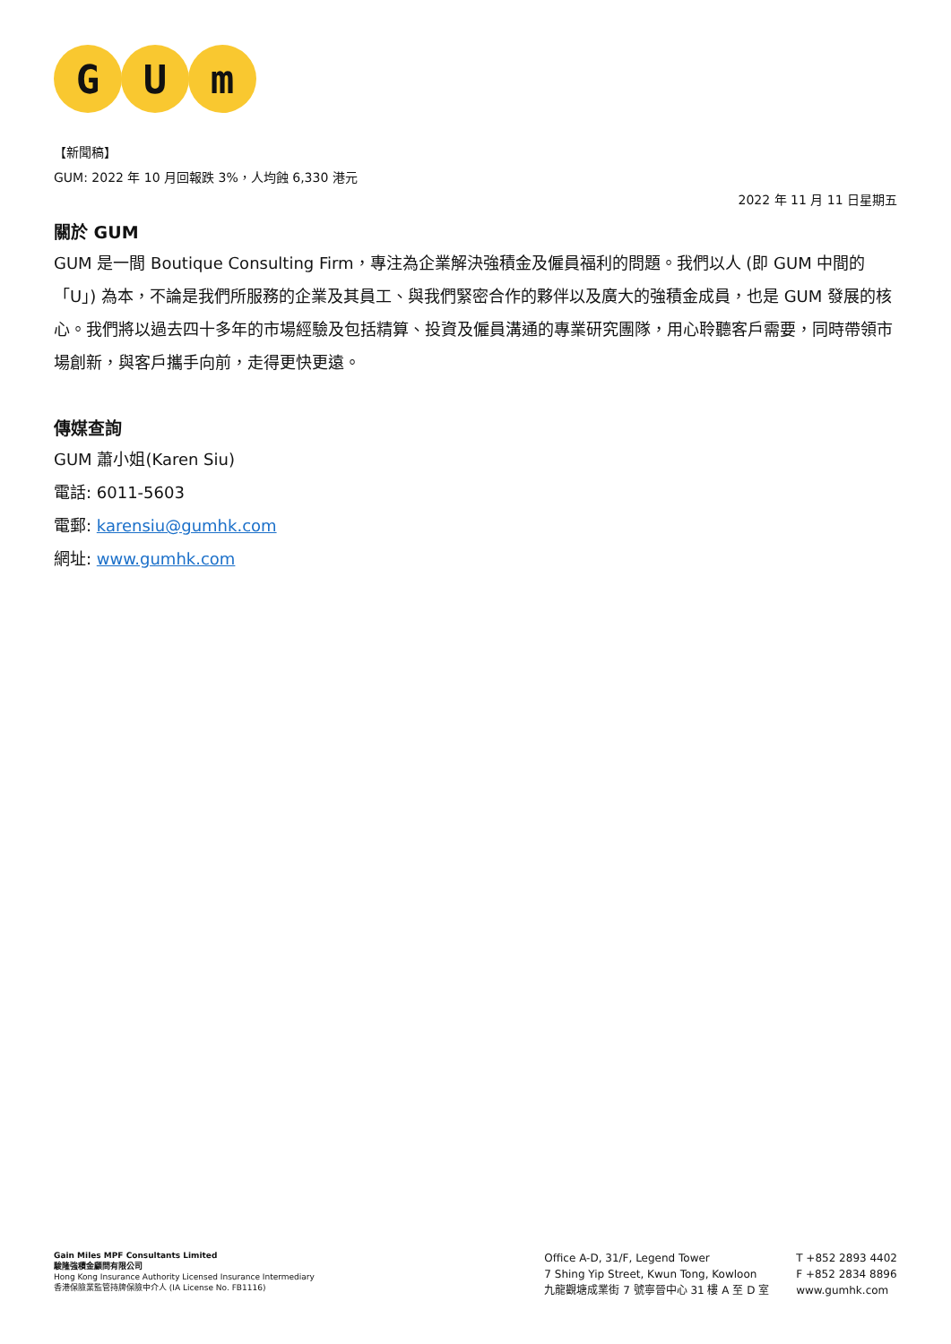G U m
【新聞稿】
GUM: 2022 年 10 月回報跌 3%，人均蝕 6,330 港元
2022 年 11 月 11 日星期五
關於 GUM
GUM 是一間 Boutique Consulting Firm，專注為企業解決強積金及僱員福利的問題。我們以人 (即 GUM 中間的「U」) 為本，不論是我們所服務的企業及其員工、與我們緊密合作的夥伴以及廣大的強積金成員，也是 GUM 發展的核心。我們將以過去四十多年的市場經驗及包括精算、投資及僱員溝通的專業研究團隊，用心聆聽客戶需要，同時帶領市場創新，與客戶攜手向前，走得更快更遠。
傳媒查詢
GUM 蕭小姐(Karen Siu)
電話: 6011-5603
電郵: karensiu@gumhk.com
網址: www.gumhk.com
Gain Miles MPF Consultants Limited
駿隆強積金顧問有限公司
Hong Kong Insurance Authority Licensed Insurance Intermediary
香港保險業監管持牌保險中介人 (IA License No. FB1116)
Office A-D, 31/F, Legend Tower
7 Shing Yip Street, Kwun Tong, Kowloon
九龍觀塘成業街 7 號寧晉中心 31 樓 A 至 D 室
T +852 2893 4402
F +852 2834 8896
www.gumhk.com